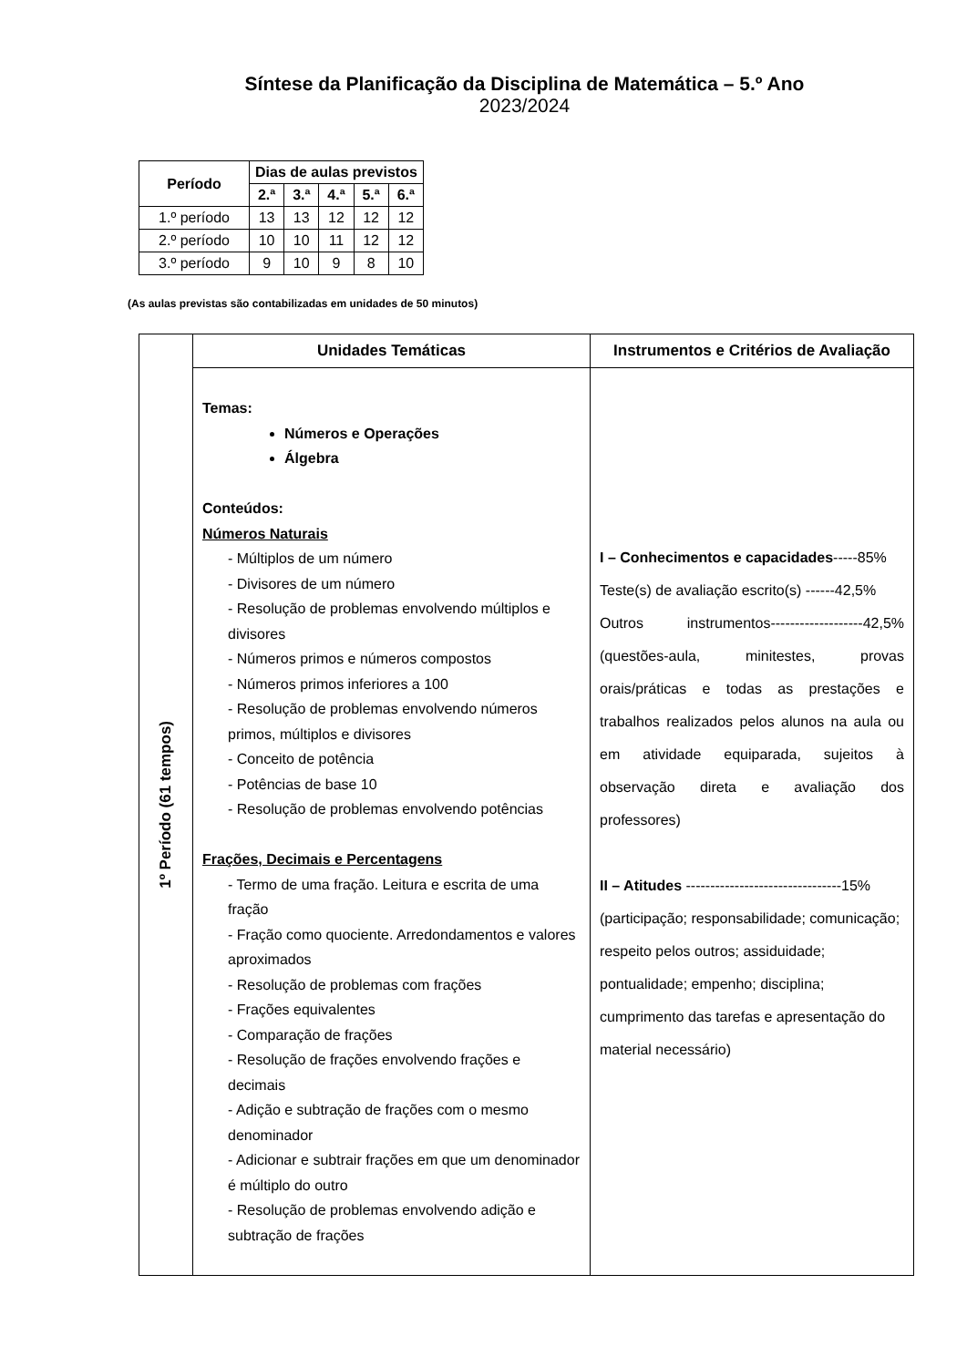Síntese da Planificação da Disciplina de Matemática – 5.º Ano
2023/2024
| Período | Dias de aulas previstos | | | | |
| --- | --- | --- | --- | --- | --- |
| | 2.ª | 3.ª | 4.ª | 5.ª | 6.ª |
| 1.º período | 13 | 13 | 12 | 12 | 12 |
| 2.º período | 10 | 10 | 11 | 12 | 12 |
| 3.º período | 9 | 10 | 9 | 8 | 10 |
(As aulas previstas são contabilizadas em unidades de 50 minutos)
| 1º Período (61 tempos) | Unidades Temáticas | Instrumentos e Critérios de Avaliação |
| | Temas: Números e Operações Álgebra Conteúdos: Números Naturais - Múltiplos de um número - Divisores de um número - Resolução de problemas envolvendo múltiplos e divisores - Números primos e números compostos - Números primos inferiores a 100 - Resolução de problemas envolvendo números primos, múltiplos e divisores - Conceito de potência - Potências de base 10 - Resolução de problemas envolvendo potências Frações, Decimais e Percentagens - Termo de uma fração. Leitura e escrita de uma fração - Fração como quociente. Arredondamentos e valores aproximados - Resolução de problemas com frações - Frações equivalentes - Comparação de frações - Resolução de frações envolvendo frações e decimais - Adição e subtração de frações com o mesmo denominador - Adicionar e subtrair frações em que um denominador é múltiplo do outro - Resolução de problemas envolvendo adição e subtração de frações | I – Conhecimentos e capacidades -----85% Teste(s) de avaliação escrito(s) ------42,5% Outros instrumentos-------------------42,5% (questões-aula, minitestes, provas orais/práticas e todas as prestações e trabalhos realizados pelos alunos na aula ou em atividade equiparada, sujeitos à observação direta e avaliação dos professores) II – Atitudes --------------------------------15% (participação; responsabilidade; comunicação; respeito pelos outros; assiduidade; pontualidade; empenho; disciplina; cumprimento das tarefas e apresentação do material necessário) |